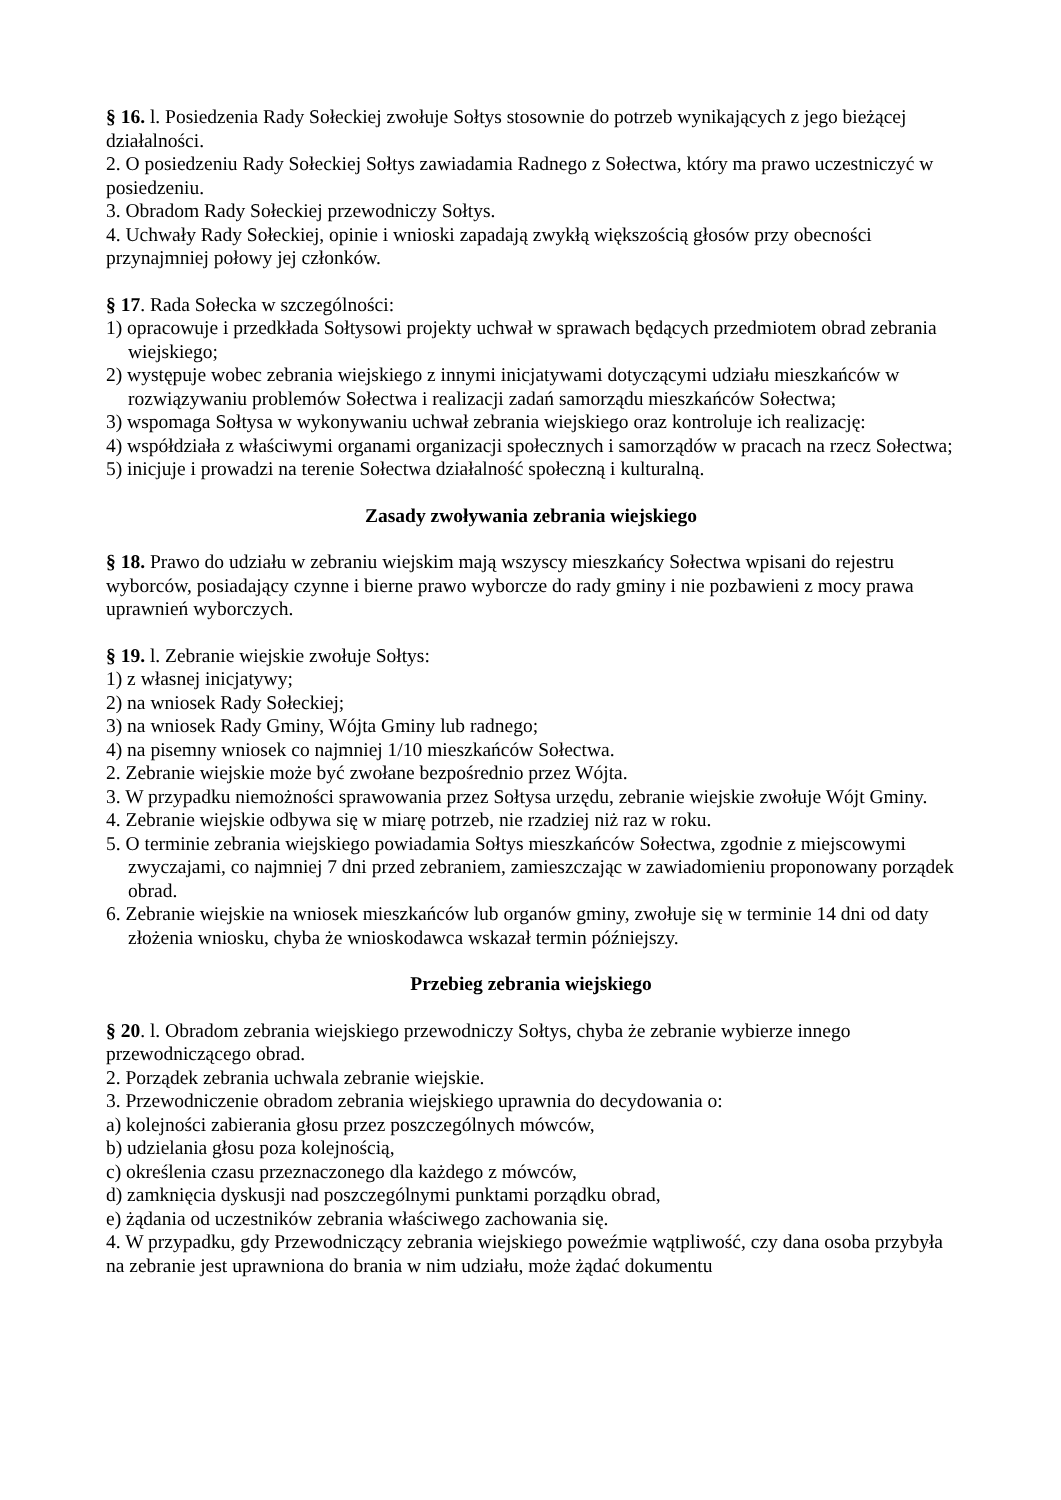§ 16. l. Posiedzenia Rady Sołeckiej zwołuje Sołtys stosownie do potrzeb wynikających z jego bieżącej działalności.
2. O posiedzeniu Rady Sołeckiej Sołtys zawiadamia Radnego z Sołectwa, który ma prawo uczestniczyć w posiedzeniu.
3. Obradom Rady Sołeckiej przewodniczy Sołtys.
4. Uchwały Rady Sołeckiej, opinie i wnioski zapadają zwykłą większością głosów przy obecności przynajmniej połowy jej członków.
§ 17. Rada Sołecka w szczególności:
1) opracowuje i przedkłada Sołtysowi projekty uchwał w sprawach będących przedmiotem obrad zebrania wiejskiego;
2) występuje wobec zebrania wiejskiego z innymi inicjatywami dotyczącymi udziału mieszkańców w rozwiązywaniu problemów Sołectwa i realizacji zadań samorządu mieszkańców Sołectwa;
3) wspomaga Sołtysa w wykonywaniu uchwał zebrania wiejskiego oraz kontroluje ich realizację:
4) współdziała z właściwymi organami organizacji społecznych i samorządów w pracach na rzecz Sołectwa;
5) inicjuje i prowadzi na terenie Sołectwa działalność społeczną i kulturalną.
Zasady zwoływania zebrania wiejskiego
§ 18. Prawo do udziału w zebraniu wiejskim mają wszyscy mieszkańcy Sołectwa wpisani do rejestru wyborców, posiadający czynne i bierne prawo wyborcze do rady gminy i nie pozbawieni z mocy prawa uprawnień wyborczych.
§ 19. l. Zebranie wiejskie zwołuje Sołtys:
1) z własnej inicjatywy;
2) na wniosek Rady Sołeckiej;
3) na wniosek Rady Gminy, Wójta Gminy lub radnego;
4) na pisemny wniosek co najmniej 1/10 mieszkańców Sołectwa.
2. Zebranie wiejskie może być zwołane bezpośrednio przez Wójta.
3. W przypadku niemożności sprawowania przez Sołtysa urzędu, zebranie wiejskie zwołuje Wójt Gminy.
4. Zebranie wiejskie odbywa się w miarę potrzeb, nie rzadziej niż raz w roku.
5. O terminie zebrania wiejskiego powiadamia Sołtys mieszkańców Sołectwa, zgodnie z miejscowymi zwyczajami, co najmniej 7 dni przed zebraniem, zamieszczając w zawiadomieniu proponowany porządek obrad.
6. Zebranie wiejskie na wniosek mieszkańców lub organów gminy, zwołuje się w terminie 14 dni od daty złożenia wniosku, chyba że wnioskodawca wskazał termin późniejszy.
Przebieg zebrania wiejskiego
§ 20. l. Obradom zebrania wiejskiego przewodniczy Sołtys, chyba że zebranie wybierze innego przewodniczącego obrad.
2. Porządek zebrania uchwala zebranie wiejskie.
3. Przewodniczenie obradom zebrania wiejskiego uprawnia do decydowania o:
a) kolejności zabierania głosu przez poszczególnych mówców,
b) udzielania głosu poza kolejnością,
c) określenia czasu przeznaczonego dla każdego z mówców,
d) zamknięcia dyskusji nad poszczególnymi punktami porządku obrad,
e) żądania od uczestników zebrania właściwego zachowania się.
4. W przypadku, gdy Przewodniczący zebrania wiejskiego poweźmie wątpliwość, czy dana osoba przybyła na zebranie jest uprawniona do brania w nim udziału, może żądać dokumentu